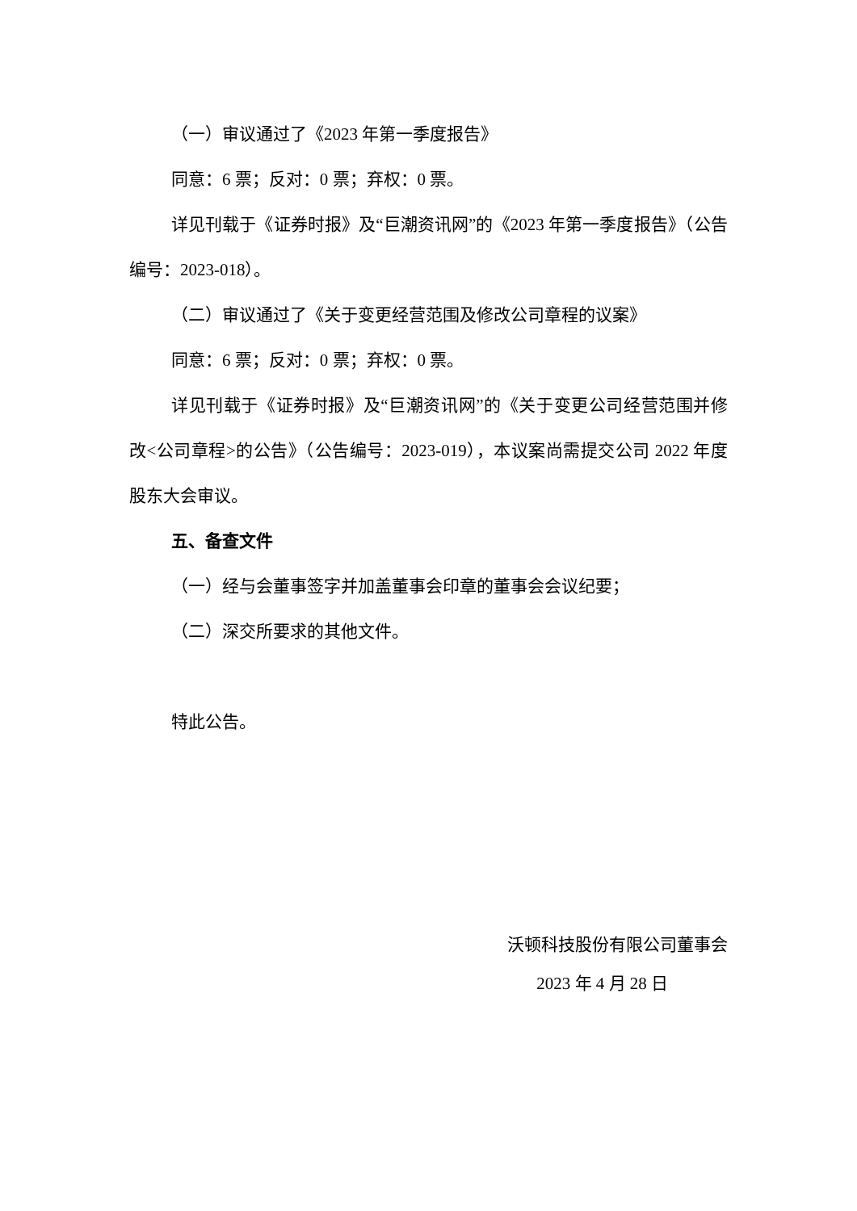（一）审议通过了《2023 年第一季度报告》
同意：6 票；反对：0 票；弃权：0 票。
详见刊载于《证券时报》及“巨潮资讯网”的《2023 年第一季度报告》（公告编号：2023-018）。
（二）审议通过了《关于变更经营范围及修改公司章程的议案》
同意：6 票；反对：0 票；弃权：0 票。
详见刊载于《证券时报》及“巨潮资讯网”的《关于变更公司经营范围并修改<公司章程>的公告》（公告编号：2023-019），本议案尚需提交公司 2022 年度股东大会审议。
五、备查文件
（一）经与会董事签字并加盖董事会印章的董事会会议纪要；
（二）深交所要求的其他文件。
特此公告。
沃顿科技股份有限公司董事会
2023 年 4 月 28 日